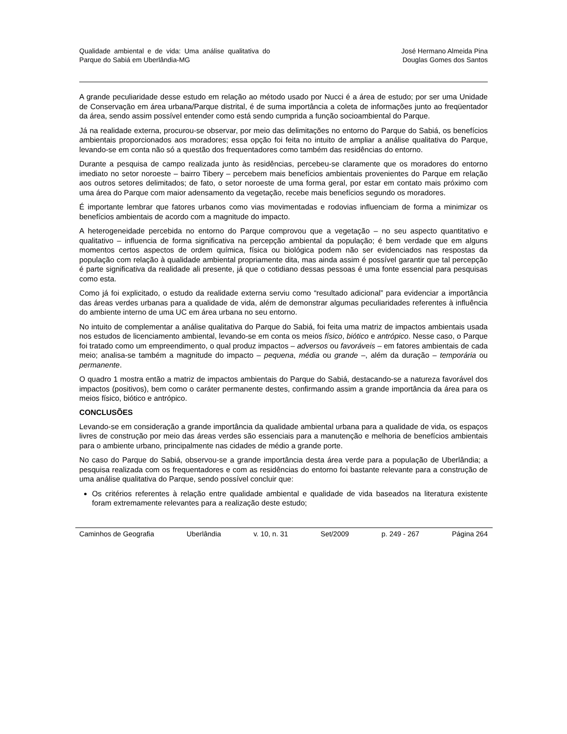Qualidade ambiental e de vida: Uma análise qualitativa do Parque do Sabiá em Uberlândia-MG
José Hermano Almeida Pina
Douglas Gomes dos Santos
A grande peculiaridade desse estudo em relação ao método usado por Nucci é a área de estudo; por ser uma Unidade de Conservação em área urbana/Parque distrital, é de suma importância a coleta de informações junto ao freqüentador da área, sendo assim possível entender como está sendo cumprida a função socioambiental do Parque.
Já na realidade externa, procurou-se observar, por meio das delimitações no entorno do Parque do Sabiá, os benefícios ambientais proporcionados aos moradores; essa opção foi feita no intuito de ampliar a análise qualitativa do Parque, levando-se em conta não só a questão dos frequentadores como também das residências do entorno.
Durante a pesquisa de campo realizada junto às residências, percebeu-se claramente que os moradores do entorno imediato no setor noroeste – bairro Tibery – percebem mais benefícios ambientais provenientes do Parque em relação aos outros setores delimitados; de fato, o setor noroeste de uma forma geral, por estar em contato mais próximo com uma área do Parque com maior adensamento da vegetação, recebe mais benefícios segundo os moradores.
É importante lembrar que fatores urbanos como vias movimentadas e rodovias influenciam de forma a minimizar os benefícios ambientais de acordo com a magnitude do impacto.
A heterogeneidade percebida no entorno do Parque comprovou que a vegetação – no seu aspecto quantitativo e qualitativo – influencia de forma significativa na percepção ambiental da população; é bem verdade que em alguns momentos certos aspectos de ordem química, física ou biológica podem não ser evidenciados nas respostas da população com relação à qualidade ambiental propriamente dita, mas ainda assim é possível garantir que tal percepção é parte significativa da realidade ali presente, já que o cotidiano dessas pessoas é uma fonte essencial para pesquisas como esta.
Como já foi explicitado, o estudo da realidade externa serviu como “resultado adicional” para evidenciar a importância das áreas verdes urbanas para a qualidade de vida, além de demonstrar algumas peculiaridades referentes à influência do ambiente interno de uma UC em área urbana no seu entorno.
No intuito de complementar a análise qualitativa do Parque do Sabiá, foi feita uma matriz de impactos ambientais usada nos estudos de licenciamento ambiental, levando-se em conta os meios físico, biótico e antrópico. Nesse caso, o Parque foi tratado como um empreendimento, o qual produz impactos – adversos ou favoráveis – em fatores ambientais de cada meio; analisa-se também a magnitude do impacto – pequena, média ou grande –, além da duração – temporária ou permanente.
O quadro 1 mostra então a matriz de impactos ambientais do Parque do Sabiá, destacando-se a natureza favorável dos impactos (positivos), bem como o caráter permanente destes, confirmando assim a grande importância da área para os meios físico, biótico e antrópico.
CONCLUSÕES
Levando-se em consideração a grande importância da qualidade ambiental urbana para a qualidade de vida, os espaços livres de construção por meio das áreas verdes são essenciais para a manutenção e melhoria de benefícios ambientais para o ambiente urbano, principalmente nas cidades de médio a grande porte.
No caso do Parque do Sabiá, observou-se a grande importância desta área verde para a população de Uberlândia; a pesquisa realizada com os frequentadores e com as residências do entorno foi bastante relevante para a construção de uma análise qualitativa do Parque, sendo possível concluir que:
Os critérios referentes à relação entre qualidade ambiental e qualidade de vida baseados na literatura existente foram extremamente relevantes para a realização deste estudo;
Caminhos de Geografia Uberlândia v. 10, n. 31 Set/2009 p. 249 - 267 Página 264